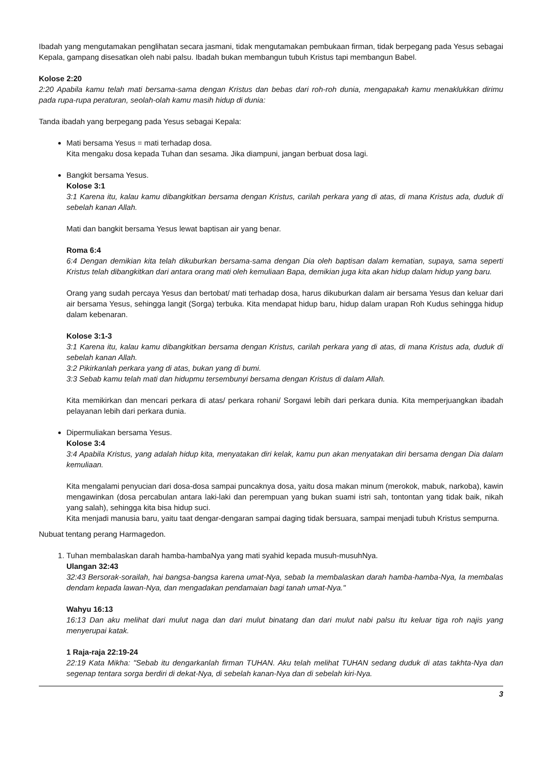Ibadah yang mengutamakan penglihatan secara jasmani, tidak mengutamakan pembukaan firman, tidak berpegang pada Yesus sebagai Kepala, gampang disesatkan oleh nabi palsu. Ibadah bukan membangun tubuh Kristus tapi membangun Babel.
Kolose 2:20
2:20 Apabila kamu telah mati bersama-sama dengan Kristus dan bebas dari roh-roh dunia, mengapakah kamu menaklukkan dirimu pada rupa-rupa peraturan, seolah-olah kamu masih hidup di dunia:
Tanda ibadah yang berpegang pada Yesus sebagai Kepala:
Mati bersama Yesus = mati terhadap dosa.
Kita mengaku dosa kepada Tuhan dan sesama. Jika diampuni, jangan berbuat dosa lagi.
Bangkit bersama Yesus.
Kolose 3:1
3:1 Karena itu, kalau kamu dibangkitkan bersama dengan Kristus, carilah perkara yang di atas, di mana Kristus ada, duduk di sebelah kanan Allah.
Mati dan bangkit bersama Yesus lewat baptisan air yang benar.
Roma 6:4
6:4 Dengan demikian kita telah dikuburkan bersama-sama dengan Dia oleh baptisan dalam kematian, supaya, sama seperti Kristus telah dibangkitkan dari antara orang mati oleh kemuliaan Bapa, demikian juga kita akan hidup dalam hidup yang baru.
Orang yang sudah percaya Yesus dan bertobat/ mati terhadap dosa, harus dikuburkan dalam air bersama Yesus dan keluar dari air bersama Yesus, sehingga langit (Sorga) terbuka. Kita mendapat hidup baru, hidup dalam urapan Roh Kudus sehingga hidup dalam kebenaran.
Kolose 3:1-3
3:1 Karena itu, kalau kamu dibangkitkan bersama dengan Kristus, carilah perkara yang di atas, di mana Kristus ada, duduk di sebelah kanan Allah.
3:2 Pikirkanlah perkara yang di atas, bukan yang di bumi.
3:3 Sebab kamu telah mati dan hidupmu tersembunyi bersama dengan Kristus di dalam Allah.
Kita memikirkan dan mencari perkara di atas/ perkara rohani/ Sorgawi lebih dari perkara dunia. Kita memperjuangkan ibadah pelayanan lebih dari perkara dunia.
Dipermuliakan bersama Yesus.
Kolose 3:4
3:4 Apabila Kristus, yang adalah hidup kita, menyatakan diri kelak, kamu pun akan menyatakan diri bersama dengan Dia dalam kemuliaan.
Kita mengalami penyucian dari dosa-dosa sampai puncaknya dosa, yaitu dosa makan minum (merokok, mabuk, narkoba), kawin mengawinkan (dosa percabulan antara laki-laki dan perempuan yang bukan suami istri sah, tontontan yang tidak baik, nikah yang salah), sehingga kita bisa hidup suci.
Kita menjadi manusia baru, yaitu taat dengar-dengaran sampai daging tidak bersuara, sampai menjadi tubuh Kristus sempurna.
Nubuat tentang perang Harmagedon.
1. Tuhan membalaskan darah hamba-hambaNya yang mati syahid kepada musuh-musuhNya.
Ulangan 32:43
32:43 Bersorak-sorailah, hai bangsa-bangsa karena umat-Nya, sebab Ia membalaskan darah hamba-hamba-Nya, Ia membalas dendam kepada lawan-Nya, dan mengadakan pendamaian bagi tanah umat-Nya."
Wahyu 16:13
16:13 Dan aku melihat dari mulut naga dan dari mulut binatang dan dari mulut nabi palsu itu keluar tiga roh najis yang menyerupai katak.
1 Raja-raja 22:19-24
22:19 Kata Mikha: "Sebab itu dengarkanlah firman TUHAN. Aku telah melihat TUHAN sedang duduk di atas takhta-Nya dan segenap tentara sorga berdiri di dekat-Nya, di sebelah kanan-Nya dan di sebelah kiri-Nya.
3